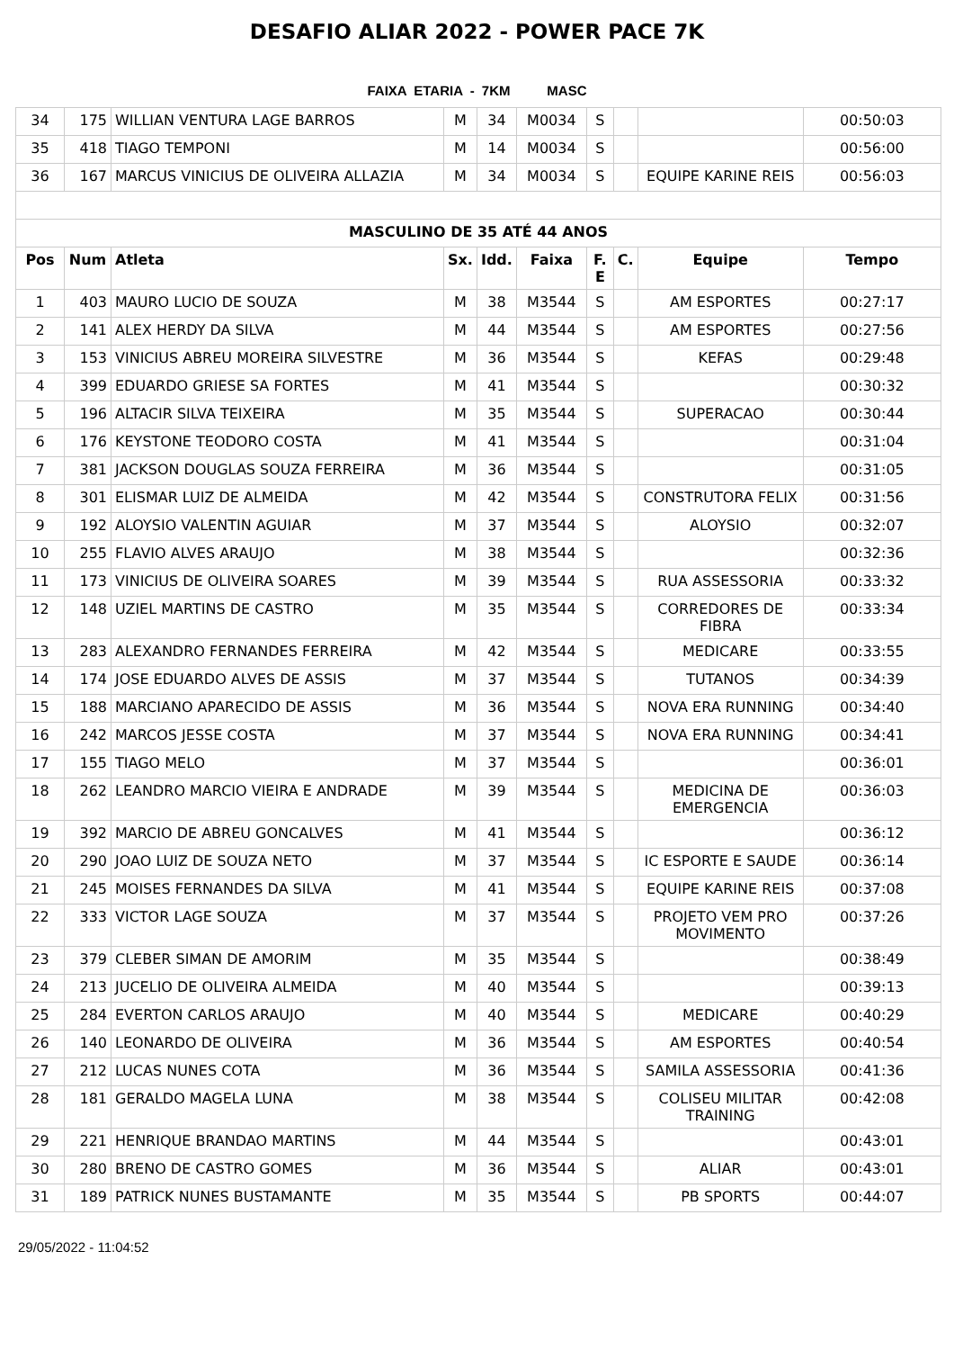DESAFIO ALIAR 2022 - POWER PACE 7K
FAIXA ETARIA - 7KM MASC
| 34 | 175 | WILLIAN VENTURA LAGE BARROS | M | 34 | M0034 | S | | | 00:50:03 |
| 35 | 418 | TIAGO TEMPONI | M | 14 | M0034 | S | | | 00:56:00 |
| 36 | 167 | MARCUS VINICIUS DE OLIVEIRA ALLAZIA | M | 34 | M0034 | S | | EQUIPE KARINE REIS | 00:56:03 |
| MASCULINO DE 35 ATÉ 44 ANOS | | | | | | | | | |
| Pos | Num | Atleta | Sx. | Idd. | Faixa | F. E | C. | Equipe | Tempo |
| 1 | 403 | MAURO LUCIO DE SOUZA | M | 38 | M3544 | S | | AM ESPORTES | 00:27:17 |
| 2 | 141 | ALEX HERDY DA SILVA | M | 44 | M3544 | S | | AM ESPORTES | 00:27:56 |
| 3 | 153 | VINICIUS ABREU MOREIRA SILVESTRE | M | 36 | M3544 | S | | KEFAS | 00:29:48 |
| 4 | 399 | EDUARDO GRIESE SA FORTES | M | 41 | M3544 | S | | | 00:30:32 |
| 5 | 196 | ALTACIR SILVA TEIXEIRA | M | 35 | M3544 | S | | SUPERACAO | 00:30:44 |
| 6 | 176 | KEYSTONE TEODORO COSTA | M | 41 | M3544 | S | | | 00:31:04 |
| 7 | 381 | JACKSON DOUGLAS SOUZA FERREIRA | M | 36 | M3544 | S | | | 00:31:05 |
| 8 | 301 | ELISMAR LUIZ DE ALMEIDA | M | 42 | M3544 | S | | CONSTRUTORA FELIX | 00:31:56 |
| 9 | 192 | ALOYSIO VALENTIN AGUIAR | M | 37 | M3544 | S | | ALOYSIO | 00:32:07 |
| 10 | 255 | FLAVIO ALVES ARAUJO | M | 38 | M3544 | S | | | 00:32:36 |
| 11 | 173 | VINICIUS DE OLIVEIRA SOARES | M | 39 | M3544 | S | | RUA ASSESSORIA | 00:33:32 |
| 12 | 148 | UZIEL MARTINS DE CASTRO | M | 35 | M3544 | S | | CORREDORES DE FIBRA | 00:33:34 |
| 13 | 283 | ALEXANDRO FERNANDES FERREIRA | M | 42 | M3544 | S | | MEDICARE | 00:33:55 |
| 14 | 174 | JOSE EDUARDO ALVES DE ASSIS | M | 37 | M3544 | S | | TUTANOS | 00:34:39 |
| 15 | 188 | MARCIANO APARECIDO DE ASSIS | M | 36 | M3544 | S | | NOVA ERA RUNNING | 00:34:40 |
| 16 | 242 | MARCOS JESSE COSTA | M | 37 | M3544 | S | | NOVA ERA RUNNING | 00:34:41 |
| 17 | 155 | TIAGO MELO | M | 37 | M3544 | S | | | 00:36:01 |
| 18 | 262 | LEANDRO MARCIO VIEIRA E ANDRADE | M | 39 | M3544 | S | | MEDICINA DE EMERGENCIA | 00:36:03 |
| 19 | 392 | MARCIO DE ABREU GONCALVES | M | 41 | M3544 | S | | | 00:36:12 |
| 20 | 290 | JOAO LUIZ DE SOUZA NETO | M | 37 | M3544 | S | | IC ESPORTE E SAUDE | 00:36:14 |
| 21 | 245 | MOISES FERNANDES DA SILVA | M | 41 | M3544 | S | | EQUIPE KARINE REIS | 00:37:08 |
| 22 | 333 | VICTOR LAGE SOUZA | M | 37 | M3544 | S | | PROJETO VEM PRO MOVIMENTO | 00:37:26 |
| 23 | 379 | CLEBER SIMAN DE AMORIM | M | 35 | M3544 | S | | | 00:38:49 |
| 24 | 213 | JUCELIO DE OLIVEIRA ALMEIDA | M | 40 | M3544 | S | | | 00:39:13 |
| 25 | 284 | EVERTON CARLOS ARAUJO | M | 40 | M3544 | S | | MEDICARE | 00:40:29 |
| 26 | 140 | LEONARDO DE OLIVEIRA | M | 36 | M3544 | S | | AM ESPORTES | 00:40:54 |
| 27 | 212 | LUCAS NUNES COTA | M | 36 | M3544 | S | | SAMILA ASSESSORIA | 00:41:36 |
| 28 | 181 | GERALDO MAGELA LUNA | M | 38 | M3544 | S | | COLISEU MILITAR TRAINING | 00:42:08 |
| 29 | 221 | HENRIQUE BRANDAO MARTINS | M | 44 | M3544 | S | | | 00:43:01 |
| 30 | 280 | BRENO DE CASTRO GOMES | M | 36 | M3544 | S | | ALIAR | 00:43:01 |
| 31 | 189 | PATRICK NUNES BUSTAMANTE | M | 35 | M3544 | S | | PB SPORTS | 00:44:07 |
29/05/2022 - 11:04:52